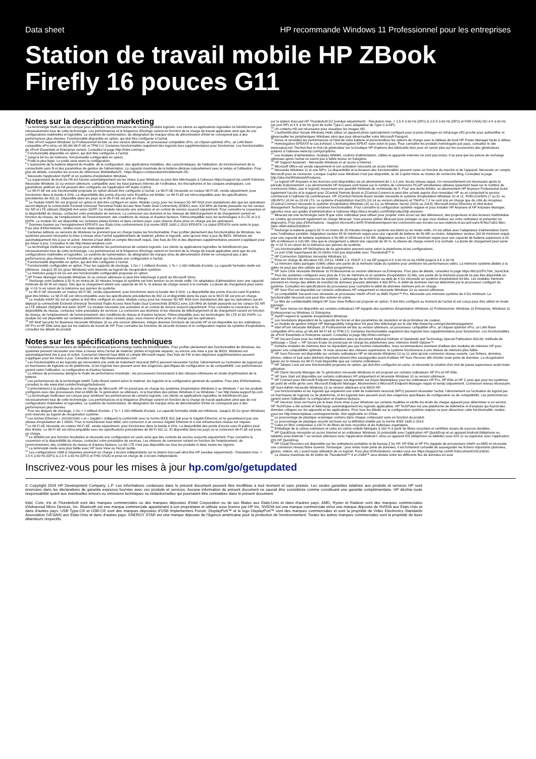Data sheet HP recommande Windows 11 Professionnel pour les entreprises
Station de travail mobile HP ZBook Firefly 16 pouces G11
Notes sur la description marketing
<sup>1</sup> La technologie multi-cœur est conçue pour améliorer les performances de certains produits logiciels. Les clients ou applications logicielles ne bénéficieront pas nécessairement tous de cette technologie. Les performances et la fréquence d'horloge varient en fonction de la charge de travail applicative ainsi que de vos configurations matérielles et logicielles. Le système de numérotation, de désignation de marque et/ou de dénomination d'Intel ne correspond pas à des performances plus élevées. Fonctionnalité disponible en option, qui doit être configurée à l'achat.
<sup>2</sup> Intel vPro® requiert Windows 10 Professionnel 64 bits ou une version ultérieure, un processeur compatible vPro, un chipset optimisé vPro, un LAN filaire compatible vPro et/ou un WLAN Wi-Fi 6E et TPM 2.0. Certaines fonctionnalités requièrent des logiciels tiers supplémentaires pour fonctionner. Les fonctionnalités de vPro® Essentials et Enterprise varient. Consultez la page http://intel.com/vpro
<sup>3</sup> Fonctionnalité disponible en option, qui doit être configurée à l'achat.
<sup>4</sup> Jusqu'à 64 Go de mémoire, fonctionnalité configurable en option.
<sup>5</sup> Poids le plus léger. Le poids varie selon la configuration.
<sup>6</sup> L'autonomie de la batterie dépend du modèle, de la configuration, des applications installées, des caractéristiques, de l'utilisation, du fonctionnement de la connectivité sans fil et des paramètres de gestion de l'alimentation. La capacité maximale de la batterie diminue naturellement avec le temps et l'utilisation. Pour plus de détails, consultez les scores de références MobileMark25 : https://bapco.com/products/mobilemark-25/.
<sup>7</sup> Nécessite l'application myHP et un système d'exploitation Windows.
<sup>8</sup> La suppression du bruit via l'IA est fournie automatiquement via les mises à jour Windows ou peut être téléchargée à l'adresse https://support.hp.com/fr-fr/drivers. Nécessite Windows 10 ou version ultérieure, compatible avec les haut-parleurs internes de l'ordinateur, les microphones et les casques analogiques. Les paramètres antibruit via l'IA peuvent être configurés via l'application HP Audio Control.
<sup>9</sup> Le Wi-Fi 6E est une fonctionnalité proposée en option devant être configurée à l'achat. Le Wi-Fi 6E nécessite un routeur Wi-Fi 6E, vendu séparément, pour fonctionner dans la bande 6 GHz. La disponibilité des points d'accès sans fil publics est limitée. Le Wi-Fi 6E est rétrocompatible avec les spécifications précédentes de 802.11. Disponible dans les pays où le Wi-Fi 6E est pris en charge.
<sup>10</sup> Le module Intel® 5G est proposé en option et doit être configuré en usine. Module conçu pour les réseaux 5G NR NSA (non-standalone) dès que les opérateurs auront déployé la connectivité Evolved-Universal Terrestrial Radio Access New Radio Dual Connectivity (ENDC) avec 100 MHz de bande passante sur les canaux 5G NR et LTE utilisant 256QAM 4x4 selon 3GPP. Ce module nécessite une activation et un contrat de service souscrit séparément. Pour connaître la couverture et la disponibilité du réseau, contactez votre prestataire de services. La connexion aux données et les vitesses de téléchargement et de chargement varient en fonction du réseau, de l'emplacement, de l'environnement, des conditions du réseau et d'autres facteurs. Rétrocompatible avec les technologies 4 G LTE et 3 G HSPA. Le module 5G est disponible sur certaines plates-formes et dans certains pays, sous réserve d'une prise en charge par les opérateurs.
<sup>12</sup> Données basées sur l'enregistrement EPEAT® aux États-Unis conformément à la norme IEEE 1680.1-2018 EPEAT®. Le statut EPEAT® varie selon le pays. Pour plus d'informations, rendez-vous sur www.epeat.net.
<sup>1</sup> Certaines éditions ou versions de Windows ne prennent pas en charge toutes les fonctionnalités. Pour profiter pleinement des fonctionnalités de Windows, les systèmes peuvent nécessiter la mise à niveau et/ou l'achat supplémentaire de matériel, pilotes et logiciels, ainsi qu'une mise à jour du BIOS. Windows est automatiquement mis à jour et activé. Internet à haut débit et compte Microsoft requis. Des frais de FAI et des dépenses supplémentaires peuvent s'appliquer pour les mises à jour. Consultez le site http://www.windows.com.
<sup>2</sup> La technologie multicœur est conçue pour améliorer les performances de certains logiciels. Les clients ou applications logicielles ne bénéficieront pas nécessairement tous de cette technologie. Les performances et la fréquence d'horloge varient en fonction de la charge de travail applicative ainsi que de vos configurations matérielles et logicielles. Le système de numérotation, de désignation de marque et/ou de dénomination d'Intel ne correspond pas à des performances plus élevées. Fonctionnalité en option qui nécessite une configuration à l'achat.
<sup>4</sup> Fonctionnalité disponible en option, qui doit être configurée à l'achat.
<sup>5</sup> Fonctionnalité configurable en option. Pour les supports de stockage, 1 Go = 1 milliard d'octets. 1 To = 1 000 milliards d'octets. La capacité formatée réelle est inférieure. Jusqu'à 35 Go (pour Windows) sont réservés au logiciel de récupération système.
<sup>6</sup> La mémoire jusqu'à 64 Go est une fonctionnalité configurable proposée en option.
<sup>9</sup> HP Power Manager nécessite Windows 10 ou version ultérieure et peut être téléchargé à partir du Microsoft Store.
<sup>10</sup> Recharge votre batterie à 50 % en moins de 30 minutes lorsque le système est hors tension ou en mode veille. Un adaptateur d'alimentation avec une capacité minimale de 65 W est requis. Dès que le chargement atteint une capacité de 50 %, la vitesse de charge revient à la normale. La durée de chargement peut varier de +/-10 % en raison de la tolérance aux pannes du système.
<sup>12</sup> Le Wi-Fi 6E nécessite un routeur Wi-Fi 6E, vendu séparément, pour fonctionner dans la bande des 6 GHz. La disponibilité des points d'accès sans fil publics peut être limitée. Le Wi-Fi 6E est rétrocompatible avec les spécifications précédentes de 802.11 et disponible dans les pays où le Wi-Fi 6E est pris en charge.
<sup>13</sup> Le module Intel® 5G est en option et doit être configuré en usine. Module conçu pour les réseaux 5G NR NSA (non standalone) dès que les opérateurs auront déployé la connectivité Evolved-Universal Terrestrial Radio Access New Radio Dual Connectivity (ENDC) avec 100 MHz de bande passante sur les canaux 5G NR et LTE utilisant 256QAM 4x4 selon 3GPP. Ce module nécessite une activation et un contrat de service souscrit séparément. Pour connaître la couverture et la disponibilité du réseau, contactez votre prestataire de services. La connexion aux données et les vitesses de téléchargement et de chargement varient en fonction du réseau, de l'emplacement, de l'environnement, des conditions du réseau et d'autres facteurs. Rétrocompatible avec les technologies 4G LTE et 3G HSPA. Le module 5G est disponible sur certaines plateformes et dans certains pays, sous réserve d'une prise en charge par les opérateurs.
<sup>15</sup> HP Wolf Security for Business nécessite Windows 10 ou une version ultérieure, intègre diverses fonctions de sécurité HP et est disponible sur les ordinateurs HP Pro et HP Elite ainsi que sur les stations de travail de HP. Pour connaître les fonctions de sécurité incluses et la configuration requise du système d'exploitation, consultez les détails du produit.
Notes sur les spécifications techniques
<sup>1</sup> Certaines éditions ou versions de Windows ne prennent pas en charge toutes les fonctionnalités. Pour profiter pleinement des fonctionnalités de Windows, les systèmes peuvent nécessiter une mise à niveau et/ou l'achat de matériel, pilotes et logiciels séparés, ou encore une mise à jour du BIOS. Windows est automatiquement mis à jour et activé. Connexion Internet haut débit et compte Microsoft requis. Des frais de FAI et des dépenses supplémentaires peuvent s'appliquer pour les mises à jour. Consultez le site http://www.windows.com
<sup>2</sup> Les fonctionnalités et les logiciels qui nécessitent une unité de traitement neuronal (NPU) peuvent nécessiter l'achat, l'abonnement ou l'activation du logiciel par un fournisseur de logiciels ou de plateforme, et les logiciels tiers peuvent avoir des exigences spécifiques de configuration ou de compatibilité. Les performances varient selon l'utilisation, la configuration et d'autres facteurs.
<sup>3</sup> La vitesse du processeur désigne le mode de performance maximale ; les processeurs fonctionnent à des vitesses inférieures en mode d'optimisation de la batterie.
<sup>4</sup> Les performances de la technologie Intel® Turbo Boost varient selon le matériel, les logiciels et la configuration générale du système. Pour plus d'informations, consultez le site www.intel.com/technology/turboboost.
<sup>5</sup> Conformément à la politique de prise en charge de Microsoft, HP ne prend pas en charge les systèmes d'exploitation Windows 8 ou Windows 7 sur les produits configurés avec des processeurs Intel et AMD de 7e génération ou ultérieurs, ni la fourniture des pilotes Windows 8 ou Windows 7 sur http://www.support.hp.com.
<sup>6</sup> La technologie multicœur est conçue pour améliorer les performances de certains logiciels. Les clients ou applications logicielles ne bénéficieront pas nécessairement tous de cette technologie. Les performances et la fréquence d'horloge varient en fonction de la charge de travail applicative ainsi que de vos configurations matérielles et logicielles. Le système de numérotation, de désignation de marque et/ou de dénomination d'Intel ne correspond pas à des performances plus élevées.
<sup>7</sup> Pour les disques de stockage, 1 Go = 1 milliard d'octets. 1 To = 1 000 milliards d'octets. La capacité formatée réelle est inférieure. Jusqu'à 35 Go (pour Windows) sont réservés au logiciel de récupération système.
<sup>8</sup> Les termes Ethernet « 10/100/1000 » et « Gigabit » indiquent la conformité avec la norme IEEE 802.3ab pour le Gigabit Ethernet, et ne garantissent pas une vitesse d'exploitation de 1 Gbit/s. Pour la transmission haut débit, une connexion à un serveur Gigabit Ethernet et à une infrastructure réseau est requise.
<sup>9</sup> Le Wi-Fi 6E nécessite un routeur Wi-Fi 6E, vendu séparément, pour fonctionner dans la bande 6 GHz. La disponibilité des points d'accès sans fil publics peut être limitée. Le Wi-Fi 6E est rétrocompatible avec les spécifications précédentes de Wi-Fi 802.11. Et disponible dans les pays où la connexion Wi-Fi 6E est prise en charge.
<sup>10</sup> Le WWAN est une fonction facultative et nécessite une configuration en usine ainsi que des contrats de service souscrits séparément. Pour connaître la couverture et la disponibilité du réseau, contactez votre prestataire de services. Les vitesses de connexion varient en fonction de l'emplacement, de l'environnement, des conditions du réseau et d'autres facteurs. La 4G LTE n'est pas disponible sur tous les produits ni dans toutes les régions.
<sup>11</sup> La luminosité réelle sera plus faible avec HP Sure View ou l'écran tactile.
<sup>12</sup> Les configurations UMA & Séparées prennent en charge 3 écrans indépendants sur la station d'accueil ultra-fine HP (vendue séparément) - Résolution max. = 2,5 K à 60 Hz (DP1) & 2,5 K à 60 Hz (DP2) et FHD (VGA) et prise en charge de 3 écrans indépendants
sur la station d'accueil HP Thunderbolt G2 (vendue séparément) - Résolution max. = 2,5 K à 60 Hz (DP1) & 2,5 K à 60 Hz (DP2) et FHD (VGA) OU 4 K à 60 Hz (un port DP) et 4 K à 60 Hz (port de sortie Type-C avec adaptateur de Type C-à-DP).
<sup>13</sup> Un contenu HD est nécessaire pour visualiser les images HD.
<sup>14</sup> L'authentification faciale Windows Hello utilise un appareil photo spécialement configuré pour la prise d'images en infrarouge (IR) proche pour authentifier et déverrouiller les périphériques Windows ainsi que pour déverrouiller votre Microsoft Passport.
<sup>15</sup> Gérez et surveillez les performances et l'état de votre batterie et personnalisez les options de charge avec le tableau de bord HP Power Manager facile à utiliser.
<sup>16</sup> Homologation EPEAT® le cas échéant. L'homologation EPEAT varie selon le pays. Pour connaître les produits homologués par pays, consultez le site www.epeat.net. Recherchez le mot-clé générateur sur la boutique HP d'options des fabricants tiers pour en savoir plus sur les accessoires des générateurs solaires à l'adresse www.hp.com/go/options.
<sup>17</sup> Les modules d'alimentation, modules WWAN, cordons d'alimentation, câbles et appareils externes ne sont pas inclus. Il se peut que les pièces de rechange obtenues après l'achat ne soient pas à faible teneur en halogène.
<sup>18</sup> HP Support Assistant - Nécessite Windows et un accès à Internet.
<sup>19</sup> Microsoft Office est vendu séparément et son activation nécessite un accès Internet.
<sup>20</sup> Nécessite Windows 11 et une NPU. La disponibilité et la livraison des fonctionnalités peuvent varier en fonction du marché et de l'appareil. Nécessite un compte Microsoft pour se connecter. Lorsque Copilot sous Windows n'est pas disponible, la clé Copilot mène au moteur de recherche Bing. Consultez la page http://aka.ms/WindowsAIFeatures.
<sup>21</sup> Le logiciel HP Anyware et les licences sont disponibles via un abonnement de 1 à 3 ans. Accès réseau requis. Un renouvellement est nécessaire après la période d'abonnement. Les abonnements HP Anyware sont basés sur le nombre de connexions PCoIP simultanées utilisées (paiement basé sur le nombre de connexions hôtes, pas le logiciel) moyennant une quantité minimale de commande de 5. Pour une durée limitée, un abonnement HP Anyware Professional inclut également l'accès et le support pour ZCentral Remote Boost et ZCentral Connect et peut être acheté auprès d'un revendeur HP ou en contactant le service commercial à l'adresse hp.com/Anyware. HP ZCentral Remote Boost Sender nécessite le système d'exploitation Windows 10 et 11, RHEL/CentOS (7 ou 8), ou UBUNTU 18.04 ou 20.04 LTS. Le système d'exploitation macOS (10.14 ou version ultérieure) et ThinPro 7.2 ne sont pris en charge que du côté du récepteur. ZCentral Connect nécessite le système d'exploitation Windows (10 ou 11) ou Windows Server (2016 ou 2019), Microsoft Active Directory et Intel Active Management Technology pour certaines fonctionnalités. Pour connaître la configuration système requise et pour installer HP Anyware et HP Anyware Manager, reportez-vous aux guides d'administration à l'adresse https://docs.teradici.com/find/product/hp-anyware.
<sup>22</sup> Miracast est une technologie sans fil que votre ordinateur peut utiliser pour projeter votre écran sur des téléviseurs, des projecteurs et des lecteurs multimédias en continu qui prennent également en charge Miracast. Vous pouvez utiliser Miracast pour partager ce que vous réalisez sur votre ordinateur et présenter un diaporama. Pour plus d'informations : /support.microsoft.com/fr-fr/windows/réparer-les-connexions-aux-écrans-ou-aux-stations-d-accueil-sans-fil-f6a7cd01-fdec-560c-4593-698a1b3098c4
<sup>23</sup> Recharge la batterie jusqu'à 50 % en moins de 30 minutes lorsque le système est éteint ou en mode veille, s'il est utilisé avec l'adaptateur d'alimentation fourni avec l'ordinateur portable. Adaptateur secteur 65 W minimum requis pour une capacité de batterie de 56 Wh ou moins. Adaptateur secteur 100 W minimum requis pour une capacité de batterie supérieure à 56 Wh et inférieure à 83 Wh. Adaptateur secteur 120 W minimum requis pour une capacité de batterie supérieure à 83 Wh et inférieure à 100 Wh. Dès que le chargement a atteint une capacité de 90 %, la vitesse de charge revient à la normale. La durée de chargement peut varier de +/-10 % en raison de la tolérance aux pannes du système.
<sup>24</sup> Les fonctionnalités HP BIOSphere de 6e génération peuvent varier selon la plateforme et les configurations.
<sup>25</sup> Le port USB SuperSpeed de 20 Gbit/s n'est pas disponible avec Thunderbolt™ 4.
<sup>26</sup> HP Connection Optimizer nécessite Windows 10,.
<sup>27</sup> Prise en charge du décodeur HD, DX12, HDMI 1.4, HDCP 2.2 via DP jusqu'à 4 K à 60 Hz et via HDMI jusqu'à 4 K à 30 Hz
<sup>28</sup> La mémoire vidéo partagée (UMA) utilise une partie de la mémoire totale du système pour améliorer les performances vidéo. La mémoire système dédiée à la vidéo ne peut pas être utilisée par d'autres programmes.
<sup>29</sup> HP Sure Click nécessite Windows 10 Professionnel ou version ultérieure ou Entreprise. Pour plus de détails, consultez la page https://bit.ly/2PrLT6A_SureClick.
<sup>30</sup> Pour les systèmes configurés avec plus de 3 Go de mémoire et un système d'exploitation 32 bits, une partie de la mémoire pourrait ne pas être disponible en raison des besoins de ressources du système. L'adressage de la mémoire au-delà de 4 Go nécessite un système d'exploitation 64 bits. Les modules mémoire prennent en charge des débits de transfert de données pouvant atteindre 4 800 MT/s; le débit de données réel est déterminé par le processeur configuré du système. Consultez les spécifications du processeur pour connaître le débit de données mémoire pris en charge.
<sup>31</sup> HP Sure Run est disponible sur certains ordinateurs HP uniquement et nécessite Windows 10 ou version ultérieure.
<sup>32</sup> La compatibilité Secured-core nécessite un processeur Intel® vPro® ou AMD Ryzen™ Pro. Nécessite une mémoire système de 8 Go minimum. La fonctionnalité Secured-core peut être activée en usine.
<sup>33</sup> Le filtre de confidentialité intégré HP Sure View Reflect est proposé en option. Il doit être configuré au moment de l'achat et est conçu pour être utilisé en mode paysage.
<sup>34</sup> HP Sure Sense est disponible sur certains ordinateurs HP équipés des systèmes d'exploitation Windows 10 Professionnel, Windows 10 Entreprise, Windows 11 Professionnel ou Windows 11 Entreprise.
<sup>35</sup> myHP requiert le système d'exploitation Windows.
<sup>37</sup> Les résolutions dépendent de la capacité de l'écran et des paramètres de résolution et de profondeur de couleur.
<sup>38</sup> Le module de gestion intégré HP Manageability Integration Kit peut être téléchargé sur le site http://www.hp.com/go/clientmanagement.
<sup>39</sup> Intel vPro® nécessite Windows 10 Professionnel 64 bits ou version ultérieure, un processeur compatible vPro, un chipset optimisé vPro, un LAN filaire compatible vPro et/ou un WLAN Wi-Fi 6E et TPM 2.0. Certaines fonctionnalités requièrent des logiciels tiers supplémentaires pour fonctionner. Les fonctionnalités de vPro® Essentials et Enterprise varient. Consultez la page http://intel.com/vpro
<sup>40</sup> HP Secure Erase pour les méthodes présentées dans le document National Institute of Standards and Technology Special Publication 800-88, méthode de nettoyage « Clear ». HP Secure Erase ne prend pas en charge les plateformes avec mémoire Intel® Optane™.
<sup>41</sup> Certains modules de mémoire tiers ne répondant pas aux normes industrielles, nous recommandons vivement d'utiliser des modules de mémoire HP pour assurer une compatibilité optimale. Si vous associez des vitesses supérieures, le système fonctionnera à une vitesse de mémoire plus faible.
<sup>42</sup> HP Sure Recover est disponible sur certains ordinateurs HP et nécessite Windows 10 ou 11 ainsi qu'une connexion réseau ouverte. Les fichiers, données, photos, vidéos et tout autre élément important doivent être sauvegardés avant d'utiliser HP Sure Recover afin d'éviter toute perte de données. La récupération basée sur le réseau via Wi-Fi n'est disponible que sur certains ordinateurs.
<sup>43</sup> HP Tamper Lock est une fonctionnalité proposée en option, qui doit être configurée en usine, et nécessite la création d'un mot de passe superviseur avant toute utilisation.
<sup>44</sup> HP Client Security Manager de 7e génération nécessite Windows et est proposé sur certains ordinateurs HP Pro et HP Elite.
<sup>45</sup> HP Sure Start est disponible sur certains ordinateurs HP uniquement et nécessite Windows 10 ou version ultérieure.
<sup>46</sup> HP Connect pour Microsoft Endpoint Manager est disponible sur Azure Marketplace pour les ordinateurs HP Pro, HP Elite et HP Z ainsi que pour les systèmes de point de vente gérés avec Microsoft Endpoint Manager. Abonnement à Microsoft Endpoint Manager requis et vendu séparément. Connexion réseau nécessaire. HP Sure Admin nécessite Windows 10 ou version ultérieure et le BIOS HP.
<sup>47</sup> Les fonctionnalités et les logiciels qui requièrent une unité de traitement neuronal (NPU) peuvent nécessiter l'achat, l'abonnement ou l'activation du logiciel par un fournisseur de logiciels ou de plateforme, et les logiciels tiers peuvent avoir des exigences spécifiques de configuration ou de compatibilité. Les performances varient selon l'utilisation, la configuration et d'autres facteurs.
<sup>48</sup> HP Services Scan est fourni par le biais d'une mise à jour Windows sur certains modèles et vérifie les droits de chaque appareil pour déterminer si un service HP TechPulse a été acheté et télécharge automatiquement les logiciels applicables. HP TechPulse est une plateforme de télémétrie et d'analyse qui fournit des données critiques sur les appareils et les applications. Pour tous les détails sur la configuration système requise ou pour désactiver cette fonctionnalité, rendez-vous sur http://www.hpdaas.com/requirements. Non applicable en Chine.
<sup>51</sup> Le pourcentage de plastique océanique contenu dans chaque composant varie en fonction du produit.
<sup>52</sup> Le pourcentage de plastique recyclé est basé sur la définition établie par la norme IEEE 1680.1-2018.
<sup>53</sup> Cales en fibre composées à 100 % de fibres de bois recyclées et de matériaux organiques.
<sup>54</sup> Emballage de la caisse extérieure et cales en carton ondulé fabriqués à 100 % à partir de fibres recyclées et certifiées issues de sources durables.
<sup>55</sup> HP QuickDrop nécessite un accès Internet et un ordinateur Windows 10 préinstallé avec l'application HP QuickDrop et un appareil Android (téléphone ou tablette) sous Android 7 ou version ultérieure avec l'application Android f, et/ou un appareil iOS (téléphone ou tablette) sous iOS 12 ou supérieur avec l'application iOS HP QuickDrop.
<sup>56</sup> HP Cloud Recovery est disponible sur les ordinateurs portables et de bureau Z by HP, HP Elite et HP Pro équipés de processeurs Intel® ou AMD et nécessite une connexion réseau filaire ouverte. Remarque : pour éviter toute perte de données, il est fortement conseillé de sauvegarder les fichiers importants (données, photos, vidéos, etc.) avant toute utilisation de ce logiciel. Pour plus d'informations, rendez-vous sur https://support.hp.com/fr-fr/document/c05115630.
<sup>57</sup> La vitesse maximale de 40 Gbit/s de Thunderbolt™ 4 et USB4™ sera divisée entre les différents flux de données en aval.
Inscrivez-vous pour les mises à jour hp.com/go/getupdated
© Copyright 2024 HP Development Company, L.P. Les informations contenues dans le présent document peuvent être modifiées à tout moment et sans préavis. Les seules garanties relatives aux produits et services HP sont énoncées dans les déclarations de garantie expresse fournies avec ces produits et services. Aucune information du présent document ne saurait être considérée comme constituant une garantie complémentaire. HP décline toute responsabilité quant aux éventuelles erreurs ou omissions techniques ou rédactionnelles qui pourraient être constatées dans le présent document.
Intel, Core, Iris et Thunderbolt sont des marques commerciales ou des marques déposées d'Intel Corporation ou de ses filiales aux États-Unis et dans d'autres pays. AMD, Ryzen et Radeon sont des marques commerciales d'Advanced Micro Devices, Inc. Bluetooth est une marque commerciale appartenant à son propriétaire et utilisée sous licence par HP Inc. NVIDIA est une marque commerciale et/ou une marque déposée de NVIDIA aux États-Unis et dans d'autres pays. USB Type-C® et USB-C® sont des marques déposées d'USB Implementers Forum. DisplayPort™ et le logo DisplayPort™ sont des marques commerciales et sont la propriété de Video Electronics Standards Association (VESA®) aux États-Unis et dans d'autres pays. ENERGY STAR est une marque déposée de l'Agence américaine pour la protection de l'environnement. Toutes les autres marques commerciales sont la propriété de leurs détenteurs respectifs.